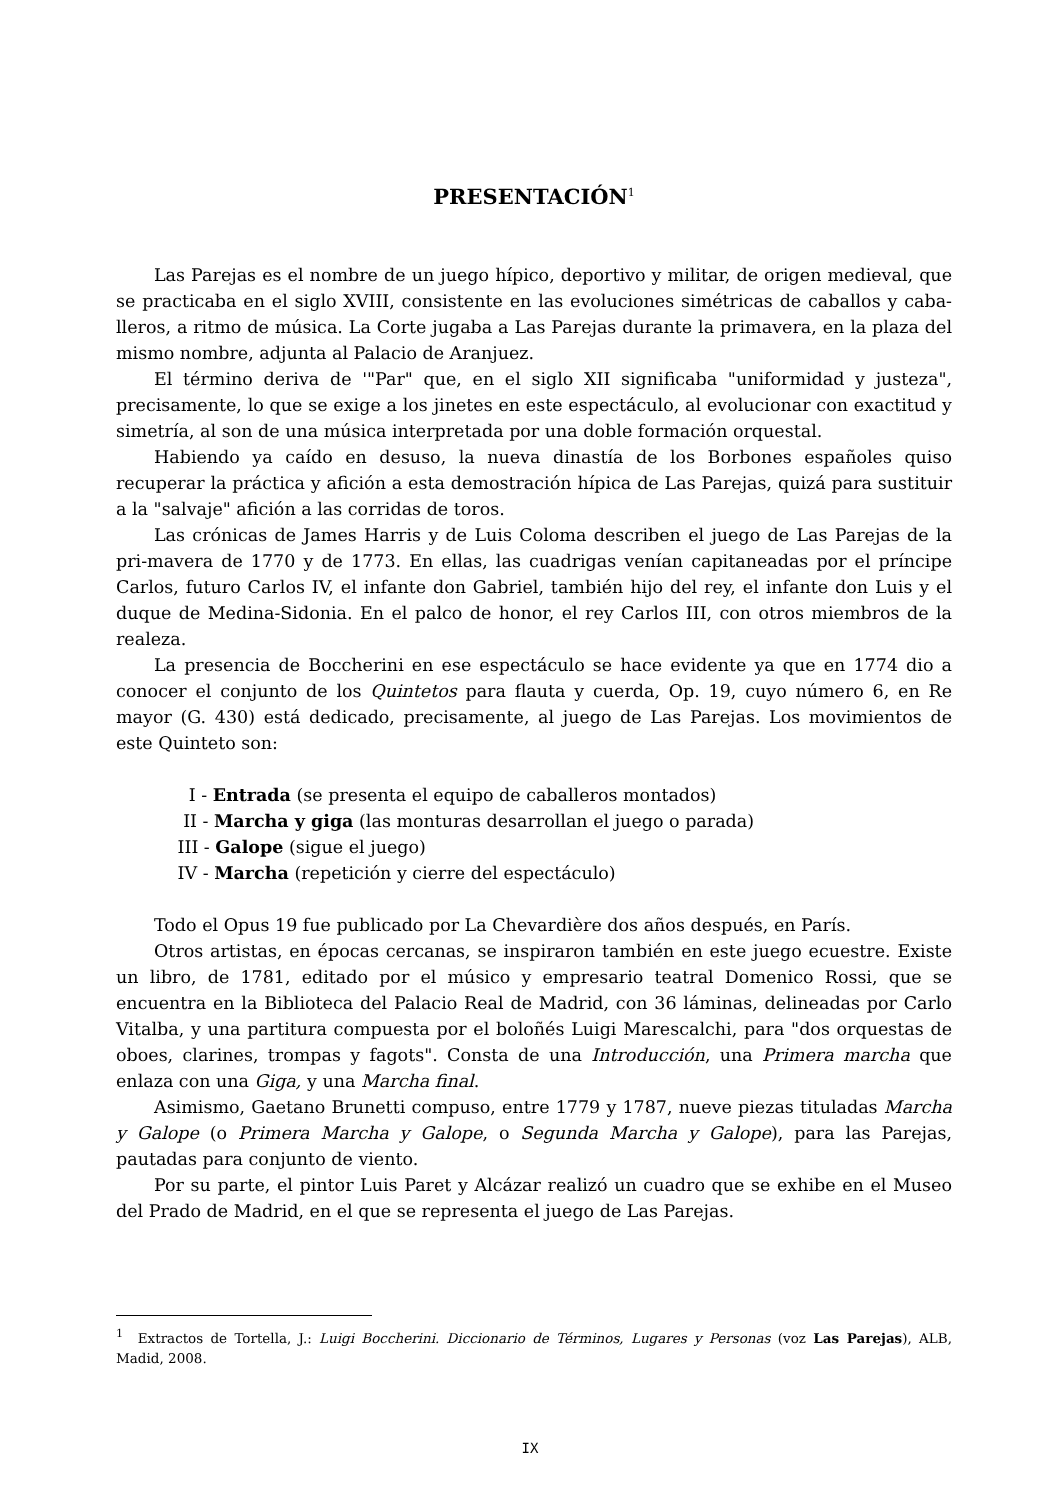PRESENTACIÓN<sup>1</sup>
Las Parejas es el nombre de un juego hípico, deportivo y militar, de origen medieval, que se practicaba en el siglo XVIII, consistente en las evoluciones simétricas de caballos y caba-lleros, a ritmo de música. La Corte jugaba a Las Parejas durante la primavera, en la plaza del mismo nombre, adjunta al Palacio de Aranjuez.
El término deriva de '"Par" que, en el siglo XII significaba "uniformidad y justeza", precisamente, lo que se exige a los jinetes en este espectáculo, al evolucionar con exactitud y simetría, al son de una música interpretada por una doble formación orquestal.
Habiendo ya caído en desuso, la nueva dinastía de los Borbones españoles quiso recuperar la práctica y afición a esta demostración hípica de Las Parejas, quizá para sustituir a la "salvaje" afición a las corridas de toros.
Las crónicas de James Harris y de Luis Coloma describen el juego de Las Parejas de la pri-mavera de 1770 y de 1773. En ellas, las cuadrigas venían capitaneadas por el príncipe Carlos, futuro Carlos IV, el infante don Gabriel, también hijo del rey, el infante don Luis y el duque de Medina-Sidonia. En el palco de honor, el rey Carlos III, con otros miembros de la realeza.
La presencia de Boccherini en ese espectáculo se hace evidente ya que en 1774 dio a conocer el conjunto de los Quintetos para flauta y cuerda, Op. 19, cuyo número 6, en Re mayor (G. 430) está dedicado, precisamente, al juego de Las Parejas. Los movimientos de este Quinteto son:
I - Entrada (se presenta el equipo de caballeros montados)
II - Marcha y giga (las monturas desarrollan el juego o parada)
III - Galope (sigue el juego)
IV - Marcha (repetición y cierre del espectáculo)
Todo el Opus 19 fue publicado por La Chevardière dos años después, en París.
Otros artistas, en épocas cercanas, se inspiraron también en este juego ecuestre. Existe un libro, de 1781, editado por el músico y empresario teatral Domenico Rossi, que se encuentra en la Biblioteca del Palacio Real de Madrid, con 36 láminas, delineadas por Carlo Vitalba, y una partitura compuesta por el boloñés Luigi Marescalchi, para "dos orquestas de oboes, clarines, trompas y fagots". Consta de una Introducción, una Primera marcha que enlaza con una Giga, y una Marcha final.
Asimismo, Gaetano Brunetti compuso, entre 1779 y 1787, nueve piezas tituladas Marcha y Galope (o Primera Marcha y Galope, o Segunda Marcha y Galope), para las Parejas, pautadas para conjunto de viento.
Por su parte, el pintor Luis Paret y Alcázar realizó un cuadro que se exhibe en el Museo del Prado de Madrid, en el que se representa el juego de Las Parejas.
<sup>1</sup> Extractos de Tortella, J.: Luigi Boccherini. Diccionario de Términos, Lugares y Personas (voz Las Parejas), ALB, Madid, 2008.
IX